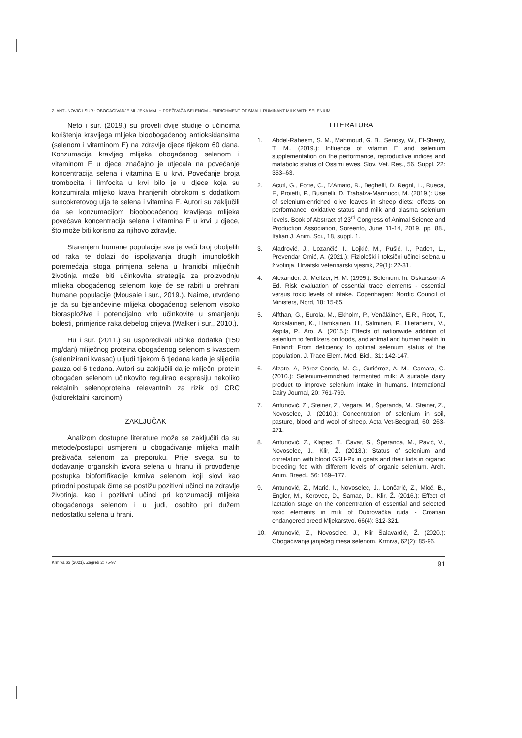Z. ANTUNOVIĆ I SUR.: OBOGAĆIVANJE MLIJEKA MALIH PREŽIVAČA SELENOM – ENRICHMENT OF SMALL RUMINANT MILK WITH SELENIUM
Neto i sur. (2019.) su proveli dvije studije o učincima korištenja kravljega mlijeka bioobogaćenog antioksidansima (selenom i vitaminom E) na zdravlje djece tijekom 60 dana. Konzumacija kravljeg mlijeka obogaćenog selenom i vitaminom E u djece značajno je utjecala na povećanje koncentracija selena i vitamina E u krvi. Povećanje broja trombocita i limfocita u krvi bilo je u djece koja su konzumirala mlijeko krava hranjenih obrokom s dodatkom suncokretovog ulja te selena i vitamina E. Autori su zaključili da se konzumacijom bioobogaćenog kravljega mlijeka povećava koncentracija selena i vitamina E u krvi u djece, što može biti korisno za njihovo zdravlje.
Starenjem humane populacije sve je veći broj oboljelih od raka te dolazi do ispoljavanja drugih imunoloških poremećaja stoga primjena selena u hranidbi mliječnih životinja može biti učinkovita strategija za proizvodnju mlijeka obogaćenog selenom koje će se rabiti u prehrani humane populacije (Mousaie i sur., 2019.). Naime, utvrđeno je da su bjelančevine mlijeka obogaćenog selenom visoko bioraspložive i potencijalno vrlo učinkovite u smanjenju bolesti, primjerice raka debelog crijeva (Walker i sur., 2010.).
Hu i sur. (2011.) su uspoređivali učinke dodatka (150 mg/dan) mliječnog proteina obogaćenog selenom s kvascem (selenizirani kvasac) u ljudi tijekom 6 tjedana kada je slijedila pauza od 6 tjedana. Autori su zaključili da je mliječni protein obogaćen selenom učinkovito regulirao ekspresiju nekoliko rektalnih selenoproteina relevantnih za rizik od CRC (kolorektalni karcinom).
ZAKLJUČAK
Analizom dostupne literature može se zaključiti da su metode/postupci usmjereni u obogaćivanje mlijeka malih preživača selenom za preporuku. Prije svega su to dodavanje organskih izvora selena u hranu ili provođenje postupka biofortifikacije krmiva selenom koji slovi kao prirodni postupak čime se postižu pozitivni učinci na zdravlje životinja, kao i pozitivni učinci pri konzumaciji mlijeka obogaćenoga selenom i u ljudi, osobito pri dužem nedostatku selena u hrani.
LITERATURA
1. Abdel-Raheem, S. M., Mahmoud, G. B., Senosy, W., El-Sherry, T. M., (2019.): Influence of vitamin E and selenium supplementation on the performance, reproductive indices and matabolic status of Ossimi ewes. Slov. Vet. Res., 56, Suppl. 22: 353–63.
2. Acuti, G., Forte, C., D’Amato, R., Beghelli, D. Regni, L., Rueca, F., Proietti, P., Businelli, D. Trabalza-Marinucci, M. (2019.): Use of selenium-enriched olive leaves in sheep diets: effects on performance, oxidative status and milk and plasma selenium levels. Book of Abstract of 23<sup>rd</sup> Congress of Animal Science and Production Association, Soreento, June 11-14, 2019. pp. 88., Italian J. Anim. Sci., 18, suppl. 1.
3. Aladrović, J., Lozančić, I., Lojkić, M., Pušić, I., Pađen, L., Prevendar Crnić, A. (2021.): Fiziološki i toksični učinci selena u životinja. Hrvatski veterinarski vjesnik, 29(1): 22-31.
4. Alexander, J., Meltzer, H. M. (1995.): Selenium. In: Oskarsson A Ed. Risk evaluation of essential trace elements - essential versus toxic levels of intake. Copenhagen: Nordic Council of Ministers, Nord, 18: 15-65.
5. Alfthan, G., Eurola, M., Ekholm, P., Venäläinen, E.R., Root, T., Korkalainen, K., Hartikainen, H., Salminen, P., Hietaniemi, V., Aspila, P., Aro, A. (2015.): Effects of nationwide addition of selenium to fertilizers on foods, and animal and human health in Finland: From deficiency to optimal selenium status of the population. J. Trace Elem. Med. Biol., 31: 142-147.
6. Alzate, A, Pérez-Conde, M. C., Gutiérrez, A. M., Camara, C. (2010.): Selenium-ernriched fermented milk: A suitable dairy product to improve selenium intake in humans. International Dairy Journal, 20: 761-769.
7. Antunović, Z., Steiner, Z., Vegara, M., Šperanda, M., Steiner, Z., Novoselec, J. (2010.): Concentration of selenium in soil, pasture, blood and wool of sheep. Acta Vet-Beograd, 60: 263-271.
8. Antunović, Z., Klapec, T., Ćavar, S., Šperanda, M., Pavić, V., Novoselec, J., Klir, Ž. (2013.): Status of selenium and correlation with blood GSH-Px in goats and their kids in organic breeding fed with different levels of organic selenium. Arch. Anim. Breed., 56: 169–177.
9. Antunović, Z., Marić, I., Novoselec, J., Lončarić, Z., Mioč, B., Engler, M., Kerovec, D., Samac, D., Klir, Ž. (2016.): Effect of lactation stage on the concentration of essential and selected toxic elements in milk of Dubrovačka ruda - Croatian endangered breed Mljekarstvo, 66(4): 312-321.
10. Antunović, Z., Novoselec, J., Klir Šalavardić, Ž. (2020.): Obogaćivanje janjećeg mesa selenom. Krmiva, 62(2): 85-96.
Krmiva 63 (2021), Zagreb 2: 75-97 91